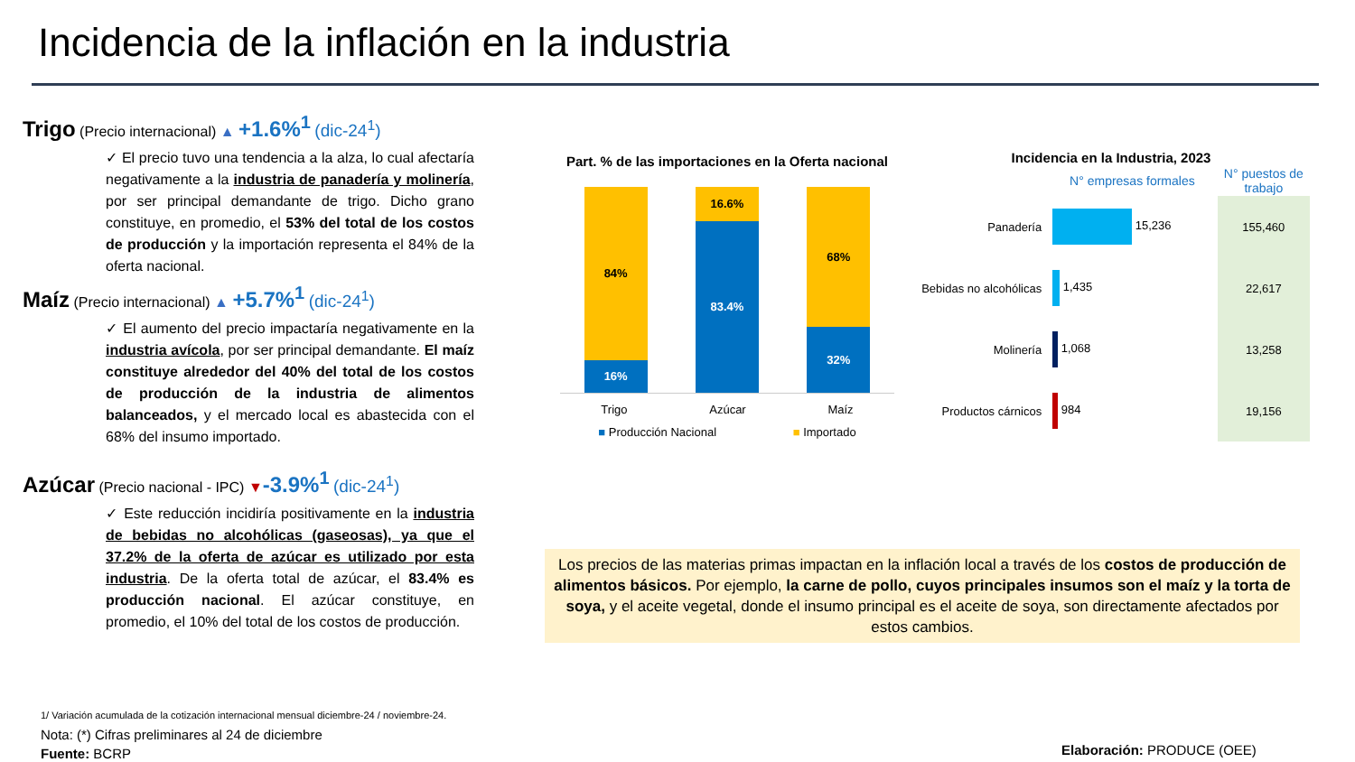Incidencia de la inflación en la industria
Trigo (Precio internacional) ▲ +1.6%<sup>1</sup> (dic-24<sup>1</sup>)
✓ El precio tuvo una tendencia a la alza, lo cual afectaría negativamente a la industria de panadería y molinería, por ser principal demandante de trigo. Dicho grano constituye, en promedio, el 53% del total de los costos de producción y la importación representa el 84% de la oferta nacional.
Maíz (Precio internacional) ▲ +5.7%<sup>1</sup> (dic-24<sup>1</sup>)
✓ El aumento del precio impactaría negativamente en la industria avícola, por ser principal demandante. El maíz constituye alrededor del 40% del total de los costos de producción de la industria de alimentos balanceados, y el mercado local es abastecida con el 68% del insumo importado.
Azúcar (Precio nacional - IPC) ▼-3.9%<sup>1</sup> (dic-24<sup>1</sup>)
✓ Este reducción incidiría positivamente en la industria de bebidas no alcohólicas (gaseosas), ya que el 37.2% de la oferta de azúcar es utilizado por esta industria. De la oferta total de azúcar, el 83.4% es producción nacional. El azúcar constituye, en promedio, el 10% del total de los costos de producción.
Part. % de las importaciones en la Oferta nacional
84%
16%
16.6%
83.4%
68%
32%
Trigo Azúcar Maíz
■ Producción Nacional ■ Importado
Incidencia en la Industria, 2023
| | N° empresas formales | N° puestos de trabajo |
| --- | --- | --- |
| Panadería | 15,236 | 155,460 |
| Bebidas no alcohólicas | 1,435 | 22,617 |
| Molinería | 1,068 | 13,258 |
| Productos cárnicos | 984 | 19,156 |
Los precios de las materias primas impactan en la inflación local a través de los costos de producción de alimentos básicos. Por ejemplo, la carne de pollo, cuyos principales insumos son el maíz y la torta de soya, y el aceite vegetal, donde el insumo principal es el aceite de soya, son directamente afectados por estos cambios.
1/ Variación acumulada de la cotización internacional mensual diciembre-24 / noviembre-24.
Nota: (*) Cifras preliminares al 24 de diciembre
Fuente: BCRP
Elaboración: PRODUCE (OEE)